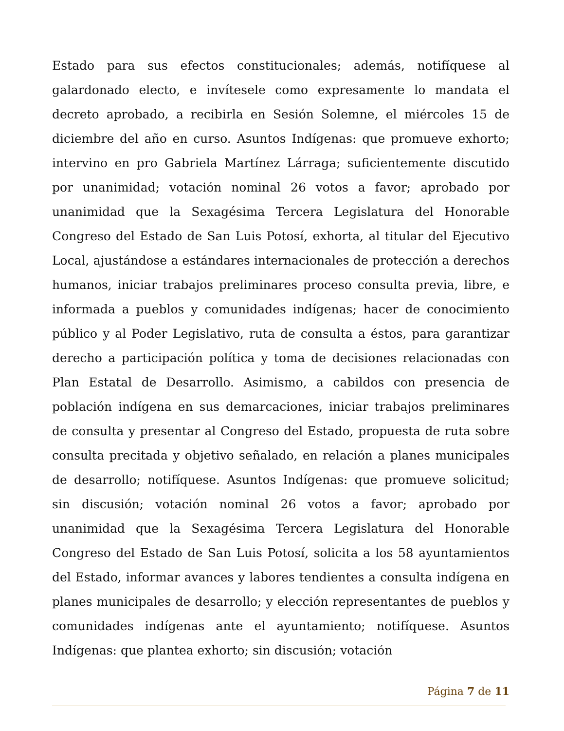Estado para sus efectos constitucionales; además, notifíquese al galardonado electo, e invítesele como expresamente lo mandata el decreto aprobado, a recibirla en Sesión Solemne, el miércoles 15 de diciembre del año en curso. Asuntos Indígenas: que promueve exhorto; intervino en pro Gabriela Martínez Lárraga; suficientemente discutido por unanimidad; votación nominal 26 votos a favor; aprobado por unanimidad que la Sexagésima Tercera Legislatura del Honorable Congreso del Estado de San Luis Potosí, exhorta, al titular del Ejecutivo Local, ajustándose a estándares internacionales de protección a derechos humanos, iniciar trabajos preliminares proceso consulta previa, libre, e informada a pueblos y comunidades indígenas; hacer de conocimiento público y al Poder Legislativo, ruta de consulta a éstos, para garantizar derecho a participación política y toma de decisiones relacionadas con Plan Estatal de Desarrollo. Asimismo, a cabildos con presencia de población indígena en sus demarcaciones, iniciar trabajos preliminares de consulta y presentar al Congreso del Estado, propuesta de ruta sobre consulta precitada y objetivo señalado, en relación a planes municipales de desarrollo; notifíquese. Asuntos Indígenas: que promueve solicitud; sin discusión; votación nominal 26 votos a favor; aprobado por unanimidad que la Sexagésima Tercera Legislatura del Honorable Congreso del Estado de San Luis Potosí, solicita a los 58 ayuntamientos del Estado, informar avances y labores tendientes a consulta indígena en planes municipales de desarrollo; y elección representantes de pueblos y comunidades indígenas ante el ayuntamiento; notifíquese. Asuntos Indígenas: que plantea exhorto; sin discusión; votación
Página 7 de 11